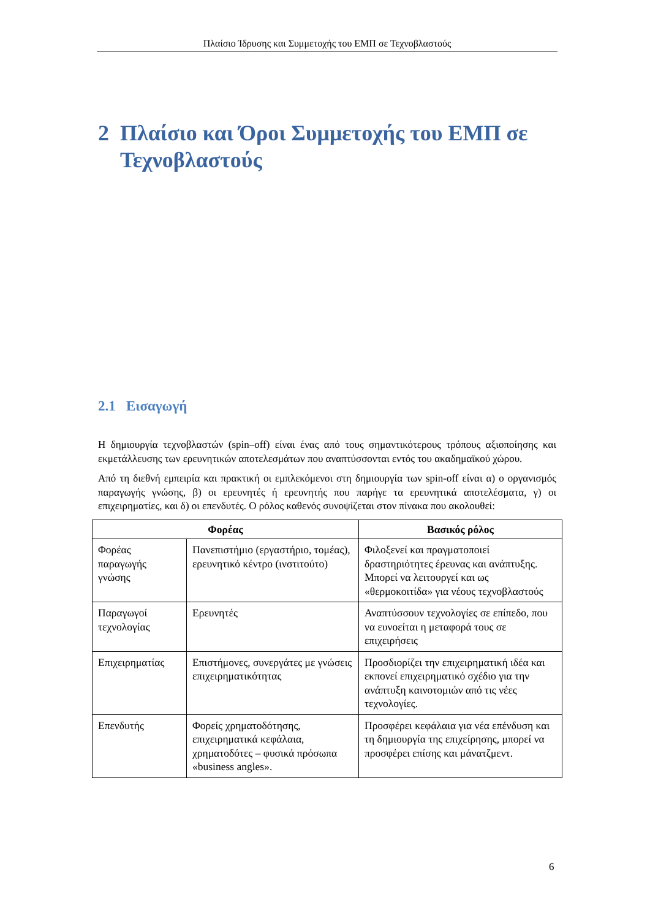Πλαίσιο Ίδρυσης και Συμμετοχής του ΕΜΠ σε Τεχνοβλαστούς
2 Πλαίσιο και Όροι Συμμετοχής του ΕΜΠ σε
Τεχνοβλαστούς
2.1 Εισαγωγή
Η δημιουργία τεχνοβλαστών (spin–off) είναι ένας από τους σημαντικότερους τρόπους αξιοποίησης και εκμετάλλευσης των ερευνητικών αποτελεσμάτων που αναπτύσσονται εντός του ακαδημαϊκού χώρου.
Από τη διεθνή εμπειρία και πρακτική οι εμπλεκόμενοι στη δημιουργία των spin-off είναι α) ο οργανισμός παραγωγής γνώσης, β) οι ερευνητές ή ερευνητής που παρήγε τα ερευνητικά αποτελέσματα, γ) οι επιχειρηματίες, και δ) οι επενδυτές. Ο ρόλος καθενός συνοψίζεται στον πίνακα που ακολουθεί:
| Φορέας | | Βασικός ρόλος |
| --- | --- | --- |
| Φορέας παραγωγής γνώσης | Πανεπιστήμιο (εργαστήριο, τομέας), ερευνητικό κέντρο (ινστιτούτο) | Φιλοξενεί και πραγματοποιεί δραστηριότητες έρευνας και ανάπτυξης. Μπορεί να λειτουργεί και ως «θερμοκοιτίδα» για νέους τεχνοβλαστούς |
| Παραγωγοί τεχνολογίας | Ερευνητές | Αναπτύσσουν τεχνολογίες σε επίπεδο, που να ευνοείται η μεταφορά τους σε επιχειρήσεις |
| Επιχειρηματίας | Επιστήμονες, συνεργάτες με γνώσεις επιχειρηματικότητας | Προσδιορίζει την επιχειρηματική ιδέα και εκπονεί επιχειρηματικό σχέδιο για την ανάπτυξη καινοτομιών από τις νέες τεχνολογίες. |
| Επενδυτής | Φορείς χρηματοδότησης, επιχειρηματικά κεφάλαια, χρηματοδότες – φυσικά πρόσωπα «business angles». | Προσφέρει κεφάλαια για νέα επένδυση και τη δημιουργία της επιχείρησης, μπορεί να προσφέρει επίσης και μάνατζμεντ. |
6